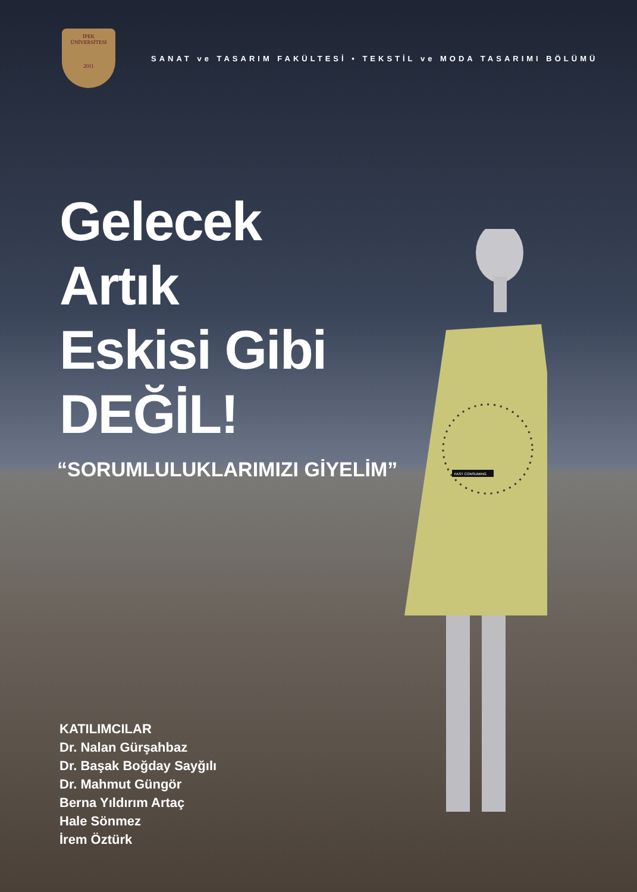İPEK
ÜNİVERSİTESİ
2011
SANAT ve TASARIM FAKÜLTESİ • TEKSTİL ve MODA TASARIMI BÖLÜMÜ
Gelecek
Artık
Eskisi Gibi
DEĞİL!
“SORUMLULUKLARIMIZI GİYELİM”
FAST CONSUMING
KATILIMCILAR
Dr. Nalan Gürşahbaz
Dr. Başak Boğday Sayğılı
Dr. Mahmut Güngör
Berna Yıldırım Artaç
Hale Sönmez
İrem Öztürk